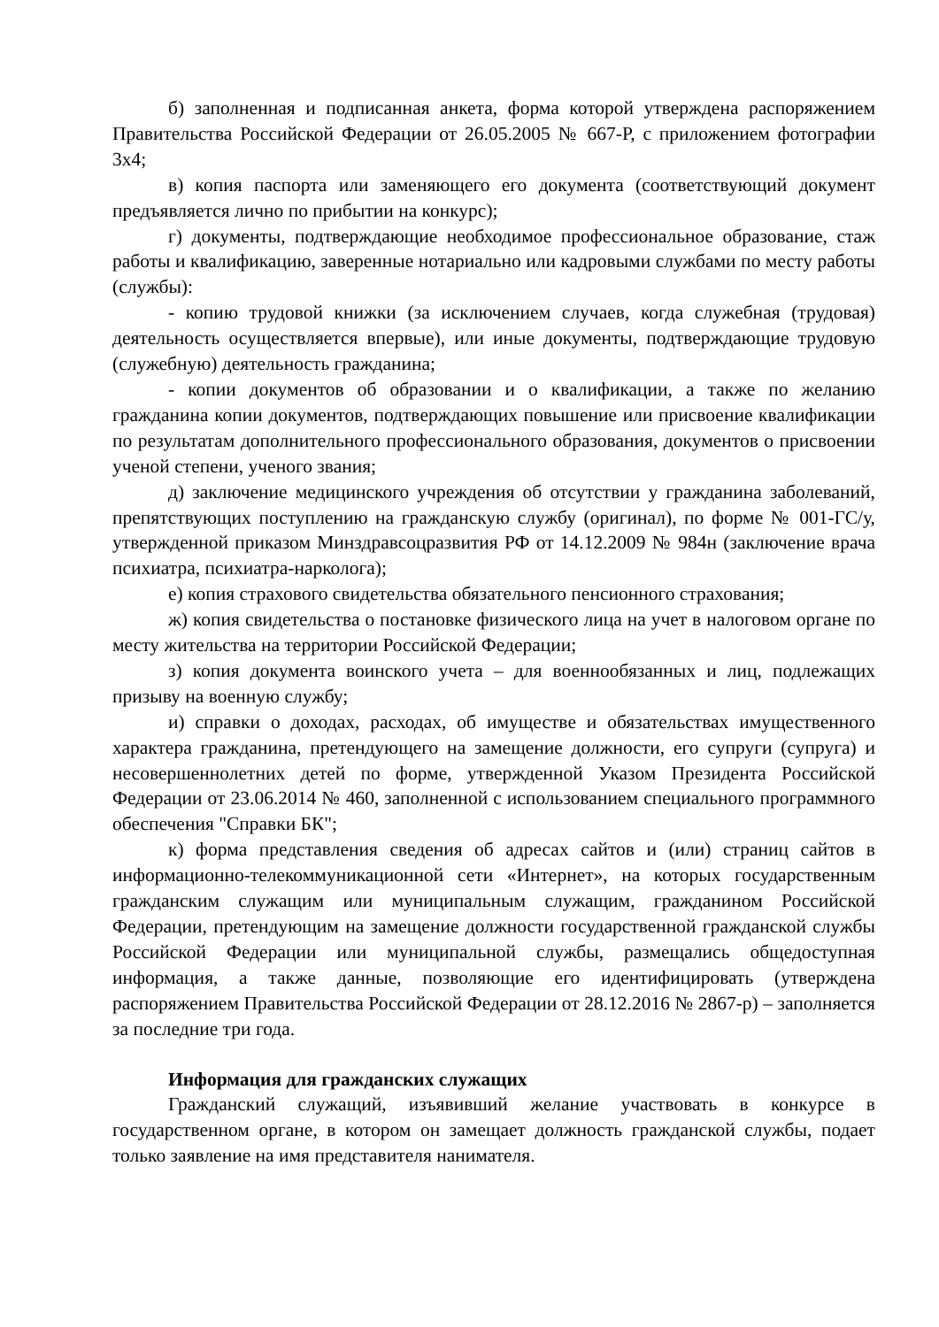б) заполненная и подписанная анкета, форма которой утверждена распоряжением Правительства Российской Федерации от 26.05.2005 № 667-Р, с приложением фотографии 3х4;
в) копия паспорта или заменяющего его документа (соответствующий документ предъявляется лично по прибытии на конкурс);
г) документы, подтверждающие необходимое профессиональное образование, стаж работы и квалификацию, заверенные нотариально или кадровыми службами по месту работы (службы):
- копию трудовой книжки (за исключением случаев, когда служебная (трудовая) деятельность осуществляется впервые), или иные документы, подтверждающие трудовую (служебную) деятельность гражданина;
- копии документов об образовании и о квалификации, а также по желанию гражданина копии документов, подтверждающих повышение или присвоение квалификации по результатам дополнительного профессионального образования, документов о присвоении ученой степени, ученого звания;
д) заключение медицинского учреждения об отсутствии у гражданина заболеваний, препятствующих поступлению на гражданскую службу (оригинал), по форме № 001-ГС/у, утвержденной приказом Минздравсоцразвития РФ от 14.12.2009 № 984н (заключение врача психиатра, психиатра-нарколога);
е) копия страхового свидетельства обязательного пенсионного страхования;
ж) копия свидетельства о постановке физического лица на учет в налоговом органе по месту жительства на территории Российской Федерации;
з) копия документа воинского учета – для военнообязанных и лиц, подлежащих призыву на военную службу;
и) справки о доходах, расходах, об имуществе и обязательствах имущественного характера гражданина, претендующего на замещение должности, его супруги (супруга) и несовершеннолетних детей по форме, утвержденной Указом Президента Российской Федерации от 23.06.2014 № 460, заполненной с использованием специального программного обеспечения "Справки БК";
к) форма представления сведения об адресах сайтов и (или) страниц сайтов в информационно-телекоммуникационной сети «Интернет», на которых государственным гражданским служащим или муниципальным служащим, гражданином Российской Федерации, претендующим на замещение должности государственной гражданской службы Российской Федерации или муниципальной службы, размещались общедоступная информация, а также данные, позволяющие его идентифицировать (утверждена распоряжением Правительства Российской Федерации от 28.12.2016 № 2867-р) – заполняется за последние три года.
Информация для гражданских служащих
Гражданский служащий, изъявивший желание участвовать в конкурсе в государственном органе, в котором он замещает должность гражданской службы, подает только заявление на имя представителя нанимателя.